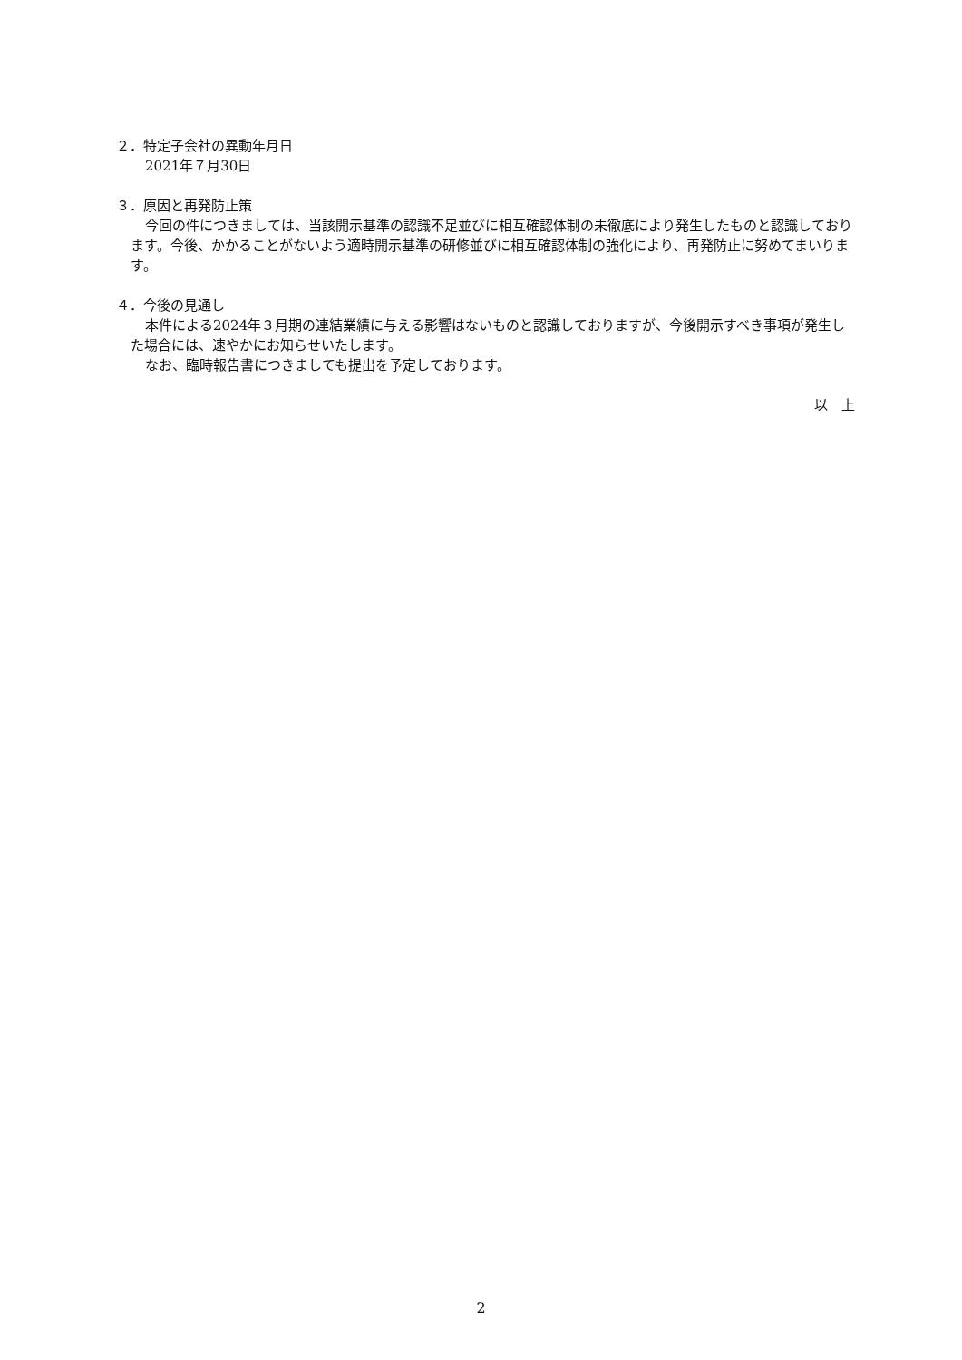２．特定子会社の異動年月日
2021年７月30日
３．原因と再発防止策
今回の件につきましては、当該開示基準の認識不足並びに相互確認体制の未徹底により発生したものと認識しております。今後、かかることがないよう適時開示基準の研修並びに相互確認体制の強化により、再発防止に努めてまいります。
４．今後の見通し
本件による2024年３月期の連結業績に与える影響はないものと認識しておりますが、今後開示すべき事項が発生した場合には、速やかにお知らせいたします。
なお、臨時報告書につきましても提出を予定しております。
以　上
2